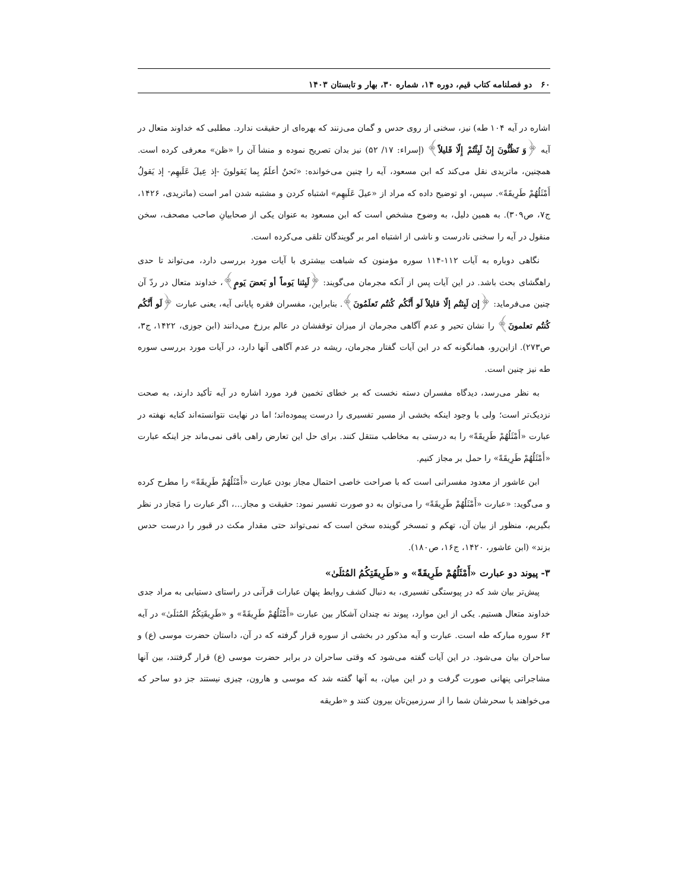۶۰ دو فصلنامه کتاب قیم، دوره ۱۴، شماره ۳۰، بهار و تابستان ۱۴۰۳
اشاره در آیه ۱۰۴ طه) نیز، سخنی از روی حدس و گمان می‌زنند که بهره‌ای از حقیقت ندارد. مطلبی که خداوند متعال در آیه ﴿وَ تَظُنُّونَ إِنْ لَبِثْتُمْ إِلّا قَليلاً﴾ (إسراء: ۱۷/ ۵۲) نیز بدان تصریح نموده و منشأ آن را «ظن» معرفی کرده است. همچنین، ماتریدی نقل می‌کند که ابن مسعود، آیه را چنین می‌خوانده: «نَحنُ أعلَمُ بِما یَقولونَ -إذ عِیلَ عَلَیهِم- إذ یَقولُ أَمْثَلُهُمْ طَرِیقَةً». سپس، او توضیح داده که مراد از «عیلَ عَلَیهِم» اشتباه کردن و مشتبه شدن امر است (ماتریدی، ۱۴۲۶، ج۷، ص۳۰۹). به همین دلیل، به وضوح مشخص است که ابن مسعود به عنوان یکی از صحابیانِ صاحب مصحف، سخن منقول در آیه را سخنی نادرست و ناشی از اشتباه امر بر گویندگان تلقی می‌کرده است.
نگاهی دوباره به آیات ۱۱۲-۱۱۴ سوره مؤمنون که شباهت بیشتری با آیات مورد بررسی دارد، می‌تواند تا حدی راهگشای بحث باشد. در این آیات پس از آنکه مجرمان می‌گویند: ﴿لَبِثنا یَوماً أو بَعضَ یَومٍ﴾، خداوند متعال در ردّ آن چنین می‌فرماید: ﴿إن لَبِثتُم إلّا قلیلاً لَو أَنَّکُم کُنتُم تَعلَمُونَ﴾. بنابراین، مفسران فقره پایانی آیه، یعنی عبارت ﴿لَو أَنَّکُم کُنتُم تعلمونَ﴾ را نشان تحیر و عدم آگاهی مجرمان از میزان توقفشان در عالم برزخ می‌دانند (ابن جوزی، ۱۴۲۲، ج۳، ص۲۷۳). ازاین‌رو، همانگونه که در این آیات گفتار مجرمان، ریشه در عدم آگاهی آنها دارد، در آیات مورد بررسی سوره طه نیز چنین است.
به نظر می‌رسد، دیدگاه مفسران دسته نخست که بر خطای تخمین فرد مورد اشاره در آیه تأکید دارند، به صحت نزدیک‌تر است؛ ولی با وجود اینکه بخشی از مسیر تفسیری را درست پیموده‌اند؛ اما در نهایت نتوانسته‌اند کنایه نهفته در عبارت «أَمْثَلُهُمْ طَرِیقَةً» را به درستی به مخاطب منتقل کنند. برای حل این تعارض راهی باقی نمی‌ماند جز اینکه عبارت «أَمْثَلُهُمْ طَرِیقَةً» را حمل بر مجاز کنیم.
ابن عاشور از معدود مفسرانی است که با صراحت خاصی احتمال مجاز بودن عبارت «أَمْثَلُهُمْ طَرِیقَةً» را مطرح کرده و می‌گوید: «عبارت «أَمْثَلُهُمْ طَرِیقَةً» را می‌توان به دو صورت تفسیر نمود: حقیقت و مجاز...، اگر عبارت را مَجاز در نظر بگیریم، منظور از بیان آن، تهکم و تمسخر گوینده سخن است که نمی‌تواند حتی مقدار مکث در قبور را درست حدس بزند» (ابن عاشور، ۱۴۲۰، ج۱۶، ص۱۸۰).
۳- پیوند دو عبارت «أَمْثَلُهُمْ طَرِیقَةً» و «طَرِیقَتِکُمُ المُثلَیٰ»
پیش‌تر بیان شد که در پیوستگی تفسیری، به دنبال کشف روابط پنهان عبارات قرآنی در راستای دستیابی به مراد جدی خداوند متعال هستیم. یکی از این موارد، پیوند نه چندان آشکار بین عبارت «أَمْثَلُهُمْ طَرِیقَةً» و «طَرِیقَتِکُمُ المُثلَیٰ» در آیه ۶۳ سوره مبارکه طه است. عبارت و آیه مذکور در بخشی از سوره قرار گرفته که در آن، داستان حضرت موسی (ع) و ساحران بیان می‌شود. در این آیات گفته می‌شود که وقتی ساحران در برابر حضرت موسی (ع) قرار گرفتند، بین آنها مشاجراتی پنهانی صورت گرفت و در این میان، به آنها گفته شد که موسی و هارون، چیزی نیستند جز دو ساحر که می‌خواهند با سحرشان شما را از سرزمین‌تان بیرون کنند و «طریقه